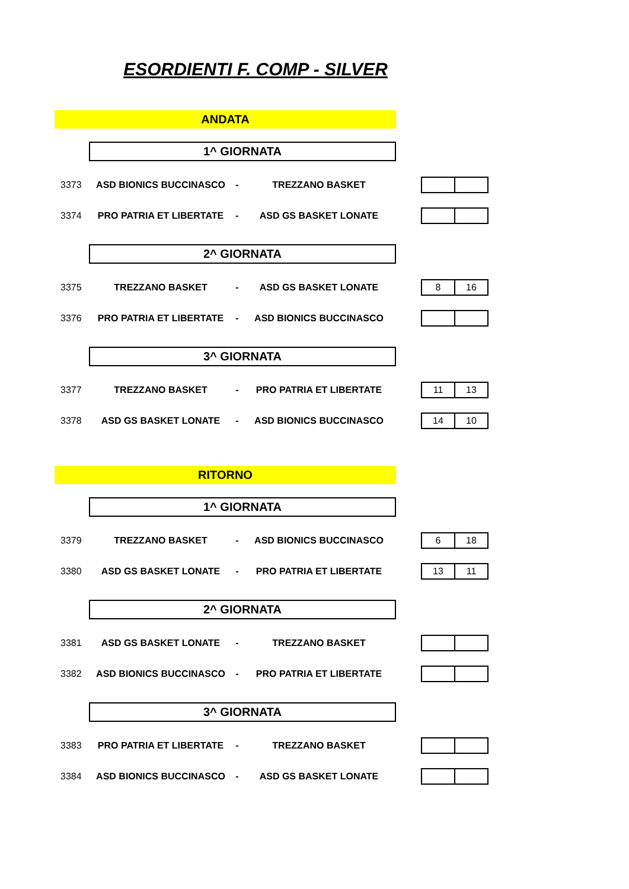ESORDIENTI F. COMP - SILVER
ANDATA
1^ GIORNATA
| 3373 | ASD BIONICS BUCCINASCO | - | TREZZANO BASKET | | |
| 3374 | PRO PATRIA ET LIBERTATE | - | ASD GS BASKET LONATE | | |
2^ GIORNATA
| 3375 | TREZZANO BASKET | - | ASD GS BASKET LONATE | | / 8 / 16 / |
| 3376 | PRO PATRIA ET LIBERTATE | - | ASD BIONICS BUCCINASCO | | |
3^ GIORNATA
| 3377 | TREZZANO BASKET | - | PRO PATRIA ET LIBERTATE | | / 11 / 13 / |
| 3378 | ASD GS BASKET LONATE | - | ASD BIONICS BUCCINASCO | | / 14 / 10 / |
RITORNO
1^ GIORNATA
| 3379 | TREZZANO BASKET | - | ASD BIONICS BUCCINASCO | | / 6 / 18 / |
| 3380 | ASD GS BASKET LONATE | - | PRO PATRIA ET LIBERTATE | | / 13 / 11 / |
2^ GIORNATA
| 3381 | ASD GS BASKET LONATE | - | TREZZANO BASKET | | |
| 3382 | ASD BIONICS BUCCINASCO | - | PRO PATRIA ET LIBERTATE | | |
3^ GIORNATA
| 3383 | PRO PATRIA ET LIBERTATE | - | TREZZANO BASKET | | |
| 3384 | ASD BIONICS BUCCINASCO | - | ASD GS BASKET LONATE | | |